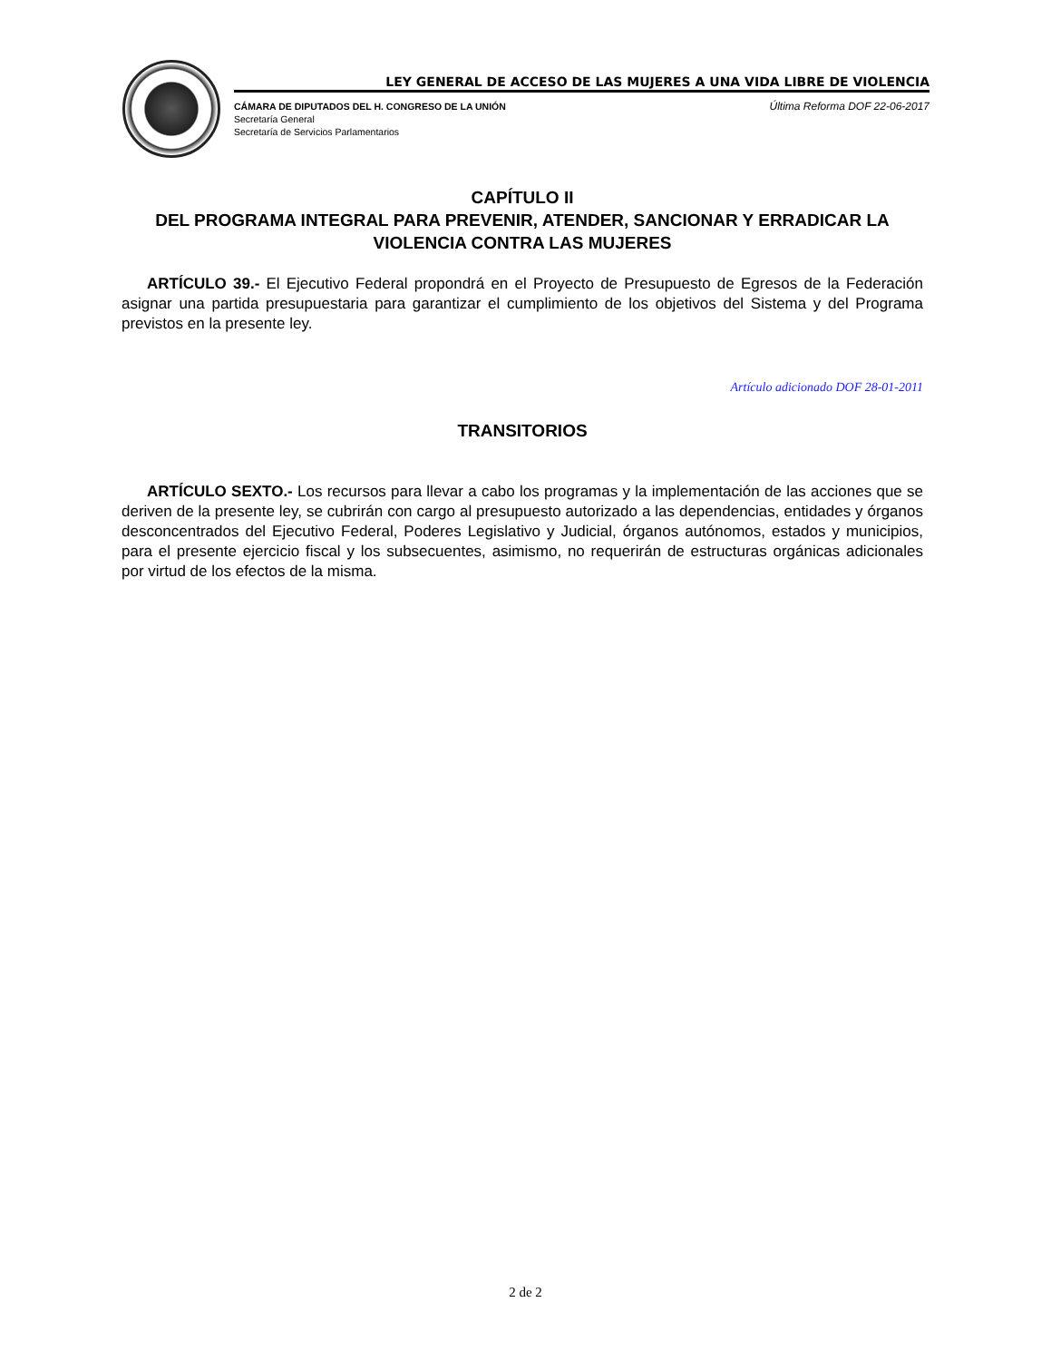LEY GENERAL DE ACCESO DE LAS MUJERES A UNA VIDA LIBRE DE VIOLENCIA
CÁMARA DE DIPUTADOS DEL H. CONGRESO DE LA UNIÓN
Secretaría General
Secretaría de Servicios Parlamentarios
Última Reforma DOF 22-06-2017
CAPÍTULO II
DEL PROGRAMA INTEGRAL PARA PREVENIR, ATENDER, SANCIONAR Y ERRADICAR LA VIOLENCIA CONTRA LAS MUJERES
ARTÍCULO 39.- El Ejecutivo Federal propondrá en el Proyecto de Presupuesto de Egresos de la Federación asignar una partida presupuestaria para garantizar el cumplimiento de los objetivos del Sistema y del Programa previstos en la presente ley.
Artículo adicionado DOF 28-01-2011
TRANSITORIOS
ARTÍCULO SEXTO.- Los recursos para llevar a cabo los programas y la implementación de las acciones que se deriven de la presente ley, se cubrirán con cargo al presupuesto autorizado a las dependencias, entidades y órganos desconcentrados del Ejecutivo Federal, Poderes Legislativo y Judicial, órganos autónomos, estados y municipios, para el presente ejercicio fiscal y los subsecuentes, asimismo, no requerirán de estructuras orgánicas adicionales por virtud de los efectos de la misma.
2 de 2